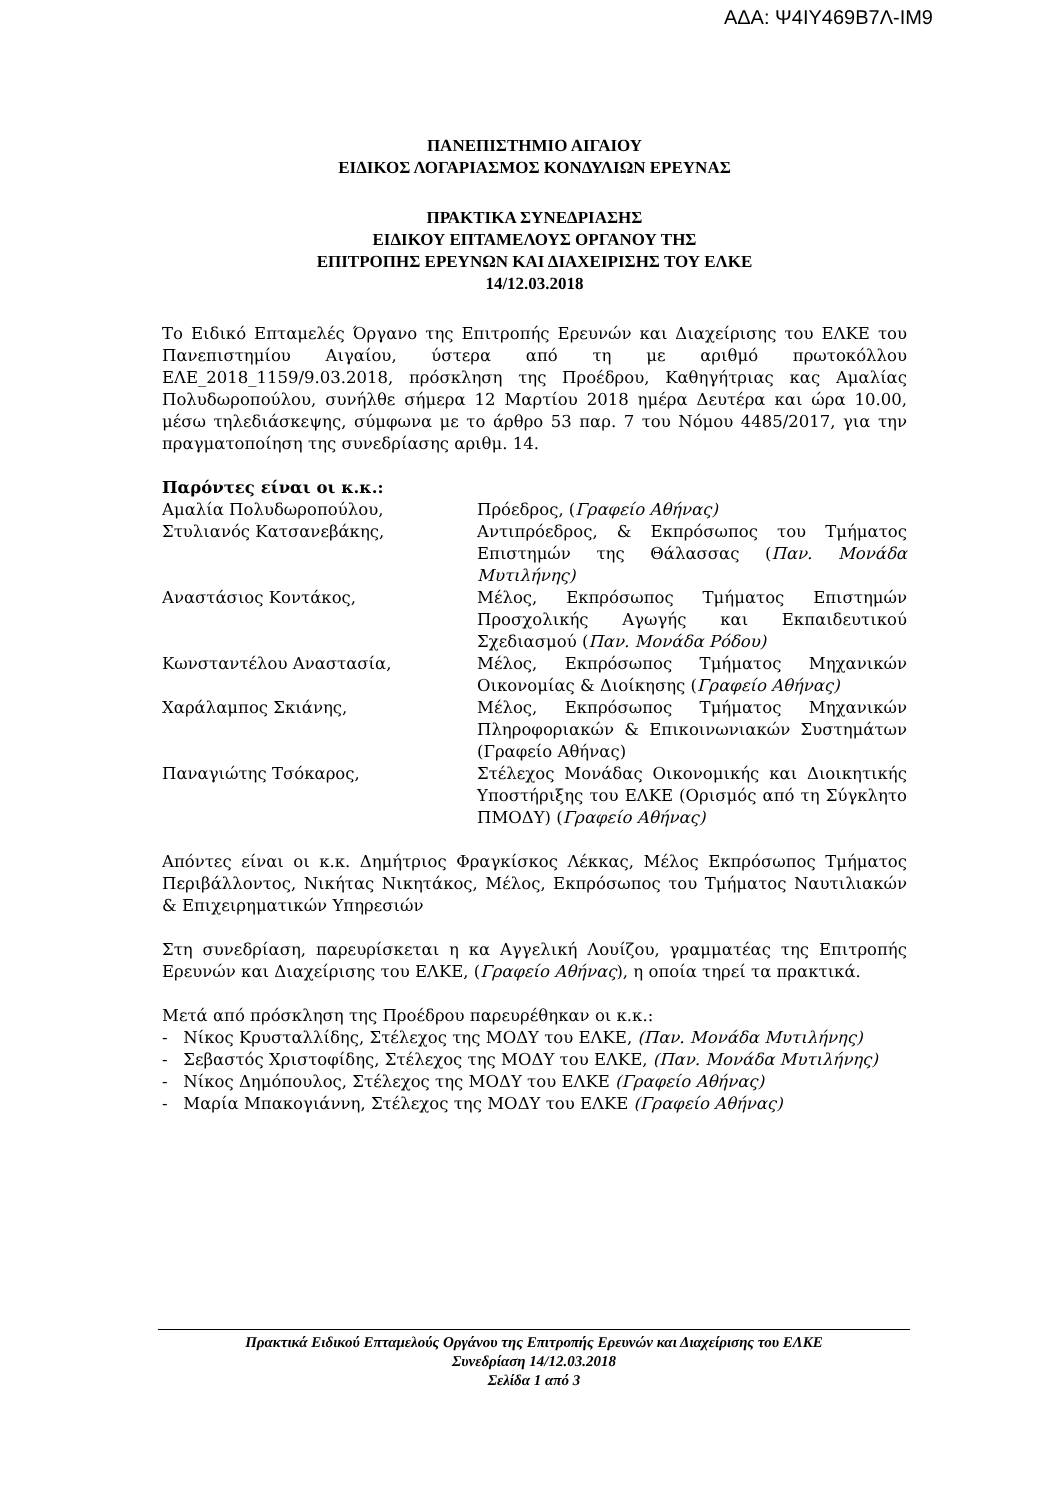ΑΔΑ: Ψ4ΙΥ469Β7Λ-ΙΜ9
ΠΑΝΕΠΙΣΤΗΜΙΟ ΑΙΓΑΙΟΥ
ΕΙΔΙΚΟΣ ΛΟΓΑΡΙΑΣΜΟΣ ΚΟΝΔΥΛΙΩΝ ΕΡΕΥΝΑΣ
ΠΡΑΚΤΙΚΑ ΣΥΝΕΔΡΙΑΣΗΣ
ΕΙΔΙΚΟΥ ΕΠΤΑΜΕΛΟΥΣ ΟΡΓΑΝΟΥ ΤΗΣ
ΕΠΙΤΡΟΠΗΣ ΕΡΕΥΝΩΝ ΚΑΙ ΔΙΑΧΕΙΡΙΣΗΣ ΤΟΥ ΕΛΚΕ
14/12.03.2018
Το Ειδικό Επταμελές Όργανο της Επιτροπής Ερευνών και Διαχείρισης του ΕΛΚΕ του Πανεπιστημίου Αιγαίου, ύστερα από τη με αριθμό πρωτοκόλλου ΕΛΕ_2018_1159/9.03.2018, πρόσκληση της Προέδρου, Καθηγήτριας κας Αμαλίας Πολυδωροπούλου, συνήλθε σήμερα 12 Μαρτίου 2018 ημέρα Δευτέρα και ώρα 10.00, μέσω τηλεδιάσκεψης, σύμφωνα με το άρθρο 53 παρ. 7 του Νόμου 4485/2017, για την πραγματοποίηση της συνεδρίασης αριθμ. 14.
Παρόντες είναι οι κ.κ.:
| Αμαλία Πολυδωροπούλου, | Πρόεδρος, ( Γραφείο Αθήνας) |
| Στυλιανός Κατσανεβάκης, | Αντιπρόεδρος, & Εκπρόσωπος του Τμήματος Επιστημών της Θάλασσας ( Παν. Μονάδα Μυτιλήνης) |
| Αναστάσιος Κοντάκος, | Μέλος, Εκπρόσωπος Τμήματος Επιστημών Προσχολικής Αγωγής και Εκπαιδευτικού Σχεδιασμού ( Παν. Μονάδα Ρόδου) |
| Κωνσταντέλου Αναστασία, | Μέλος, Εκπρόσωπος Τμήματος Μηχανικών Οικονομίας & Διοίκησης ( Γραφείο Αθήνας) |
| Χαράλαμπος Σκιάνης, | Μέλος, Εκπρόσωπος Τμήματος Μηχανικών Πληροφοριακών & Επικοινωνιακών Συστημάτων (Γραφείο Αθήνας) |
| Παναγιώτης Τσόκαρος, | Στέλεχος Μονάδας Οικονομικής και Διοικητικής Υποστήριξης του ΕΛΚΕ (Ορισμός από τη Σύγκλητο ΠΜΟΔΥ) ( Γραφείο Αθήνας) |
Απόντες είναι οι κ.κ. Δημήτριος Φραγκίσκος Λέκκας, Μέλος Εκπρόσωπος Τμήματος Περιβάλλοντος, Νικήτας Νικητάκος, Μέλος, Εκπρόσωπος του Τμήματος Ναυτιλιακών & Επιχειρηματικών Υπηρεσιών
Στη συνεδρίαση, παρευρίσκεται η κα Αγγελική Λουίζου, γραμματέας της Επιτροπής Ερευνών και Διαχείρισης του ΕΛΚΕ, (Γραφείο Αθήνας), η οποία τηρεί τα πρακτικά.
Μετά από πρόσκληση της Προέδρου παρευρέθηκαν οι κ.κ.:
- Νίκος Κρυσταλλίδης, Στέλεχος της ΜΟΔΥ του ΕΛΚΕ, (Παν. Μονάδα Μυτιλήνης)
- Σεβαστός Χριστοφίδης, Στέλεχος της ΜΟΔΥ του ΕΛΚΕ, (Παν. Μονάδα Μυτιλήνης)
- Νίκος Δημόπουλος, Στέλεχος της ΜΟΔΥ του ΕΛΚΕ (Γραφείο Αθήνας)
- Μαρία Μπακογιάννη, Στέλεχος της ΜΟΔΥ του ΕΛΚΕ (Γραφείο Αθήνας)
Πρακτικά Ειδικού Επταμελούς Οργάνου της Επιτροπής Ερευνών και Διαχείρισης του ΕΛΚΕ
Συνεδρίαση 14/12.03.2018
Σελίδα 1 από 3